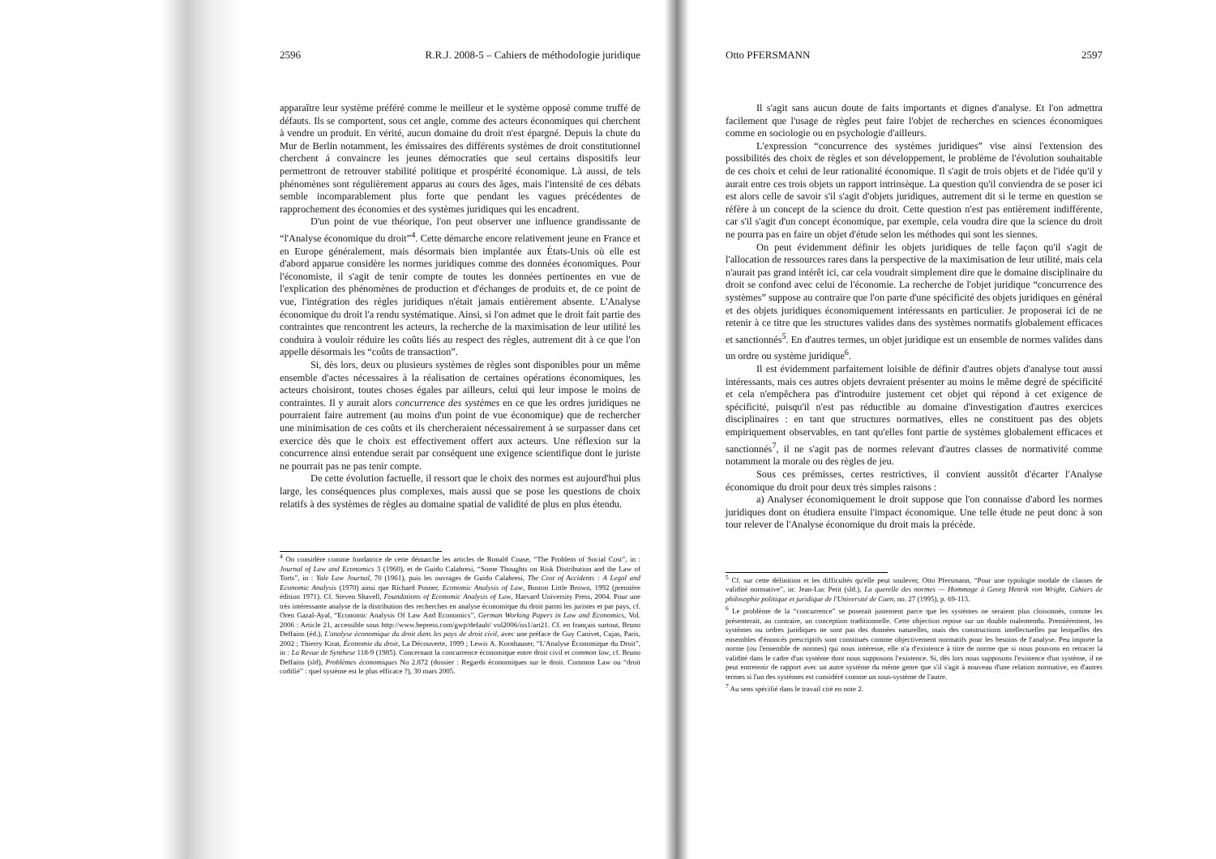2596 R.R.J. 2008-5 – Cahiers de méthodologie juridique
apparaître leur système préféré comme le meilleur et le système opposé comme truffé de défauts. Ils se comportent, sous cet angle, comme des acteurs économiques qui cherchent à vendre un produit. En vérité, aucun domaine du droit n'est épargné. Depuis la chute du Mur de Berlin notamment, les émissaires des différents systèmes de droit constitutionnel cherchent á convaincre les jeunes démocraties que seul certains dispositifs leur permettront de retrouver stabilité politique et prospérité économique. Là aussi, de tels phénomènes sont régulièrement apparus au cours des âges, mais l'intensité de ces débats semble incomparablement plus forte que pendant les vagues précédentes de rapprochement des économies et des systèmes juridiques qui les encadrent.
D'un point de vue théorique, l'on peut observer une influence grandissante de “l'Analyse économique du droit”<sup>4</sup>. Cette démarche encore relativement jeune en France et en Europe généralement, mais désormais bien implantée aux États-Unis où elle est d'abord apparue considère les normes juridiques comme des données économiques. Pour l'économiste, il s'agit de tenir compte de toutes les données pertinentes en vue de l'explication des phénomènes de production et d'échanges de produits et, de ce point de vue, l'intégration des règles juridiques n'était jamais entièrement absente. L'Analyse économique du droit l'a rendu systématique. Ainsi, si l'on admet que le droit fait partie des contraintes que rencontrent les acteurs, la recherche de la maximisation de leur utilité les conduira à vouloir réduire les coûts liés au respect des règles, autrement dit à ce que l'on appelle désormais les “coûts de transaction”.
Si, dès lors, deux ou plusieurs systèmes de règles sont disponibles pour un même ensemble d'actes nécessaires à la réalisation de certaines opérations économiques, les acteurs choisiront, toutes choses égales par ailleurs, celui qui leur impose le moins de contraintes. Il y aurait alors concurrence des systèmes en ce que les ordres juridiques ne pourraient faire autrement (au moins d'un point de vue économique) que de rechercher une minimisation de ces coûts et ils chercheraient nécessairement à se surpasser dans cet exercice dès que le choix est effectivement offert aux acteurs. Une réflexion sur la concurrence ainsi entendue serait par conséquent une exigence scientifique dont le juriste ne pourrait pas ne pas tenir compte.
De cette évolution factuelle, il ressort que le choix des normes est aujourd'hui plus large, les conséquences plus complexes, mais aussi que se pose les questions de choix relatifs à des systèmes de règles au domaine spatial de validité de plus en plus étendu.
<sup>4</sup> On considère comme fondatrice de cette démarche les articles de Ronald Coase, “The Problem of Social Cost”, in : Journal of Law and Economics 3 (1960), et de Guido Calabresi, “Some Thoughts on Risk Distribution and the Law of Torts”, in : Yale Law Journal, 70 (1961), puis les ouvrages de Guido Calabresi, The Cost of Accidents : A Legal and Economic Analysis (1970) ainsi que Richard Posner, Economic Analysis of Law, Boston Little Brown, 1992 (première édition 1971). Cf. Steven Shavell, Foundations of Economic Analysis of Law, Harvard University Press, 2004. Pour une très intéressante analyse de la distribution des recherches en analyse économique du droit parmi les juristes et par pays, cf. Oren Gazal-Ayal, “Economic Analysis Of Law And Economics”, German Working Papers in Law and Economics, Vol. 2006 : Article 21, accessible sous http://www.bepress.com/gwp/default/ vol2006/iss1/art21. Cf. en français surtout, Bruno Deffains (éd.), L'analyse économique du droit dans les pays de droit civil, avec une préface de Guy Canivet, Cujas, Paris, 2002 ; Thierry Kirat, Économie du droit, La Découverte, 1999 ; Lewis A. Kornhauser, “L'Analyse Économique du Droit”, in : La Revue de Synthese 118-9 (1985). Concernant la concurrence économique entre droit civil et common law, cf. Bruno Deffains (sld), Problèmes économiques No 2.872 (dossier : Regards économiques sur le droit. Common Law ou “droit codifié” : quel système est le plus efficace ?), 30 mars 2005.
Otto PFERSMANN 2597
Il s'agit sans aucun doute de faits importants et dignes d'analyse. Et l'on admettra facilement que l'usage de règles peut faire l'objet de recherches en sciences économiques comme en sociologie ou en psychologie d'ailleurs.
L'expression “concurrence des systèmes juridiques” vise ainsi l'extension des possibilités des choix de règles et son développement, le problème de l'évolution souhaitable de ces choix et celui de leur rationalité économique. Il s'agit de trois objets et de l'idée qu'il y aurait entre ces trois objets un rapport intrinsèque. La question qu'il conviendra de se poser ici est alors celle de savoir s'il s'agit d'objets juridiques, autrement dit si le terme en question se réfère à un concept de la science du droit. Cette question n'est pas entièrement indifférente, car s'il s'agit d'un concept économique, par exemple, cela voudra dire que la science du droit ne pourra pas en faire un objet d'étude selon les méthodes qui sont les siennes.
On peut évidemment définir les objets juridiques de telle façon qu'il s'agit de l'allocation de ressources rares dans la perspective de la maximisation de leur utilité, mais cela n'aurait pas grand intérêt ici, car cela voudrait simplement dire que le domaine disciplinaire du droit se confond avec celui de l'économie. La recherche de l'objet juridique “concurrence des systèmes” suppose au contraire que l'on parte d'une spécificité des objets juridiques en général et des objets juridiques économiquement intéressants en particulier. Je proposerai ici de ne retenir à ce titre que les structures valides dans des systèmes normatifs globalement efficaces et sanctionnés<sup>5</sup>. En d'autres termes, un objet juridique est un ensemble de normes valides dans un ordre ou système juridique<sup>6</sup>.
Il est évidemment parfaitement loisible de définir d'autres objets d'analyse tout aussi intéressants, mais ces autres objets devraient présenter au moins le même degré de spécificité et cela n'empêchera pas d'introduire justement cet objet qui répond à cet exigence de spécificité, puisqu'il n'est pas réductible au domaine d'investigation d'autres exercices disciplinaires : en tant que structures normatives, elles ne constituent pas des objets empiriquement observables, en tant qu'elles font partie de systèmes globalement efficaces et sanctionnés<sup>7</sup>, il ne s'agit pas de normes relevant d'autres classes de normativité comme notamment la morale ou des règles de jeu.
Sous ces prémisses, certes restrictives, il convient aussitôt d'écarter l'Analyse économique du droit pour deux très simples raisons :
a) Analyser économiquement le droit suppose que l'on connaisse d'abord les normes juridiques dont on étudiera ensuite l'impact économique. Une telle étude ne peut donc à son tour relever de l'Analyse économique du droit mais la précède.
<sup>5</sup> Cf. sur cette définition et les difficultés qu'elle peut soulever, Otto Pfersmann, “Pour une typologie modale de classes de validité normative”, in: Jean-Luc Petit (sld.), La querelle des normes — Hommage à Georg Henrik von Wright, Cahiers de philosophie politique et juridique de l'Université de Caen, no. 27 (1995), p. 69-113.
<sup>6</sup> Le problème de la “concurrence” se poserait justement parce que les systèmes ne seraient plus cloisonnés, comme les présenterait, au contraire, un conception traditionnelle. Cette objection repose sur un double malentendu. Premièrement, les systèmes ou ordres juridiques ne sont pas des données naturelles, mais des constructions intellectuelles par lesquelles des ensembles d'énoncés prescriptifs sont constitués comme objectivement normatifs pour les besoins de l'analyse. Peu importe la norme (ou l'ensemble de normes) qui nous intéresse, elle n'a d'existence à titre de norme que si nous pouvons en retracer la validité dans le cadre d'un système dont nous supposons l'existence. Si, dès lors nous supposons l'existence d'un système, il ne peut entretenir de rapport avec un autre système du même genre que s'il s'agit à nouveau d'une relation normative, en d'autres termes si l'un des systèmes est considéré comme un sous-système de l'autre.
<sup>7</sup> Au sens spécifié dans le travail cité en note 2.